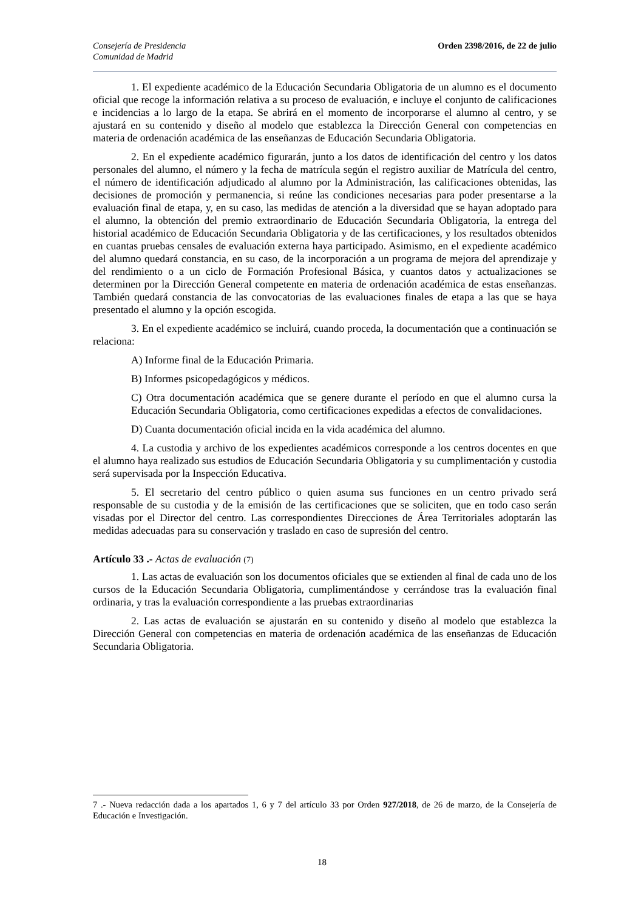Consejería de Presidencia
Comunidad de Madrid
Orden 2398/2016, de 22 de julio
1. El expediente académico de la Educación Secundaria Obligatoria de un alumno es el documento oficial que recoge la información relativa a su proceso de evaluación, e incluye el conjunto de calificaciones e incidencias a lo largo de la etapa. Se abrirá en el momento de incorporarse el alumno al centro, y se ajustará en su contenido y diseño al modelo que establezca la Dirección General con competencias en materia de ordenación académica de las enseñanzas de Educación Secundaria Obligatoria.
2. En el expediente académico figurarán, junto a los datos de identificación del centro y los datos personales del alumno, el número y la fecha de matrícula según el registro auxiliar de Matrícula del centro, el número de identificación adjudicado al alumno por la Administración, las calificaciones obtenidas, las decisiones de promoción y permanencia, si reúne las condiciones necesarias para poder presentarse a la evaluación final de etapa, y, en su caso, las medidas de atención a la diversidad que se hayan adoptado para el alumno, la obtención del premio extraordinario de Educación Secundaria Obligatoria, la entrega del historial académico de Educación Secundaria Obligatoria y de las certificaciones, y los resultados obtenidos en cuantas pruebas censales de evaluación externa haya participado. Asimismo, en el expediente académico del alumno quedará constancia, en su caso, de la incorporación a un programa de mejora del aprendizaje y del rendimiento o a un ciclo de Formación Profesional Básica, y cuantos datos y actualizaciones se determinen por la Dirección General competente en materia de ordenación académica de estas enseñanzas. También quedará constancia de las convocatorias de las evaluaciones finales de etapa a las que se haya presentado el alumno y la opción escogida.
3. En el expediente académico se incluirá, cuando proceda, la documentación que a continuación se relaciona:
A) Informe final de la Educación Primaria.
B) Informes psicopedagógicos y médicos.
C) Otra documentación académica que se genere durante el período en que el alumno cursa la Educación Secundaria Obligatoria, como certificaciones expedidas a efectos de convalidaciones.
D) Cuanta documentación oficial incida en la vida académica del alumno.
4. La custodia y archivo de los expedientes académicos corresponde a los centros docentes en que el alumno haya realizado sus estudios de Educación Secundaria Obligatoria y su cumplimentación y custodia será supervisada por la Inspección Educativa.
5. El secretario del centro público o quien asuma sus funciones en un centro privado será responsable de su custodia y de la emisión de las certificaciones que se soliciten, que en todo caso serán visadas por el Director del centro. Las correspondientes Direcciones de Área Territoriales adoptarán las medidas adecuadas para su conservación y traslado en caso de supresión del centro.
Artículo 33 .- Actas de evaluación (7)
1. Las actas de evaluación son los documentos oficiales que se extienden al final de cada uno de los cursos de la Educación Secundaria Obligatoria, cumplimentándose y cerrándose tras la evaluación final ordinaria, y tras la evaluación correspondiente a las pruebas extraordinarias
2. Las actas de evaluación se ajustarán en su contenido y diseño al modelo que establezca la Dirección General con competencias en materia de ordenación académica de las enseñanzas de Educación Secundaria Obligatoria.
7 .- Nueva redacción dada a los apartados 1, 6 y 7 del artículo 33 por Orden 927/2018, de 26 de marzo, de la Consejería de Educación e Investigación.
18